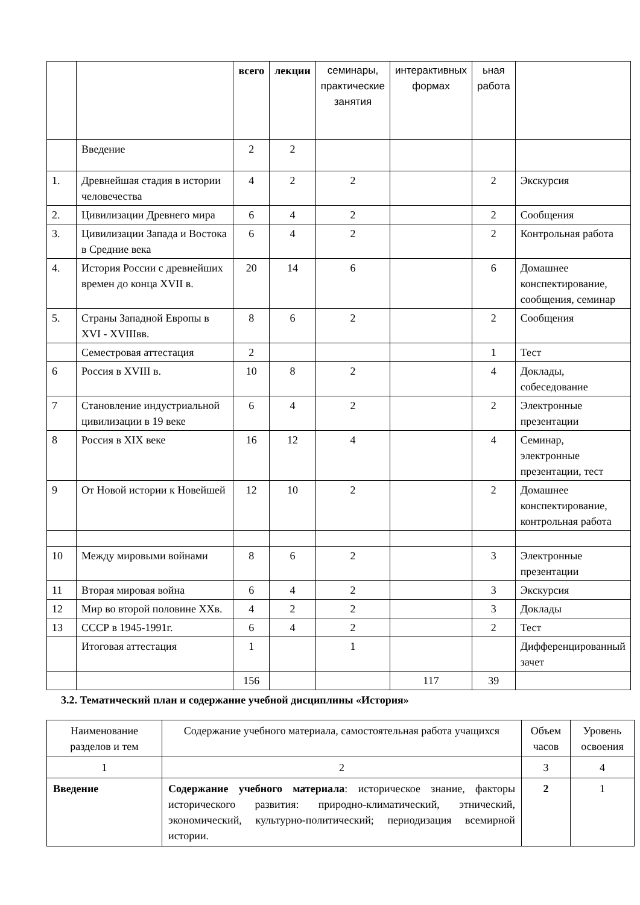| | | всего | лекции | семинары, практические занятия | интерактивных формах | ьная работа | |
| | Введение | 2 | 2 | | | | |
| 1. | Древнейшая стадия в истории человечества | 4 | 2 | 2 | | 2 | Экскурсия |
| 2. | Цивилизации Древнего мира | 6 | 4 | 2 | | 2 | Сообщения |
| 3. | Цивилизации Запада и Востока в Средние века | 6 | 4 | 2 | | 2 | Контрольная работа |
| 4. | История России с древнейших времен до конца XVII в. | 20 | 14 | 6 | | 6 | Домашнее конспектирование, сообщения, семинар |
| 5. | Страны Западной Европы в XVI - XVIIIвв. | 8 | 6 | 2 | | 2 | Сообщения |
| | Семестровая аттестация | 2 | | | | 1 | Тест |
| 6 | Россия в XVIII в. | 10 | 8 | 2 | | 4 | Доклады, собеседование |
| 7 | Становление индустриальной цивилизации в 19 веке | 6 | 4 | 2 | | 2 | Электронные презентации |
| 8 | Россия в XIX веке | 16 | 12 | 4 | | 4 | Семинар, электронные презентации, тест |
| 9 | От Новой истории к Новейшей | 12 | 10 | 2 | | 2 | Домашнее конспектирование, контрольная работа |
| 10 | Между мировыми войнами | 8 | 6 | 2 | | 3 | Электронные презентации |
| 11 | Вторая мировая война | 6 | 4 | 2 | | 3 | Экскурсия |
| 12 | Мир во второй половине XXв. | 4 | 2 | 2 | | 3 | Доклады |
| 13 | СССР в 1945-1991г. | 6 | 4 | 2 | | 2 | Тест |
| | Итоговая аттестация | 1 | | 1 | | | Дифференцированный зачет |
| | | 156 | | | 117 | 39 | |
3.2. Тематический план и содержание учебной дисциплины «История»
| Наименование разделов и тем | Содержание учебного материала, самостоятельная работа учащихся | Объем часов | Уровень освоения |
| --- | --- | --- | --- |
| 1 | 2 | 3 | 4 |
| Введение | Содержание учебного материала : историческое знание, факторы исторического развития: природно-климатический, этнический, экономический, культурно-политический; периодизация всемирной истории. | 2 | 1 |